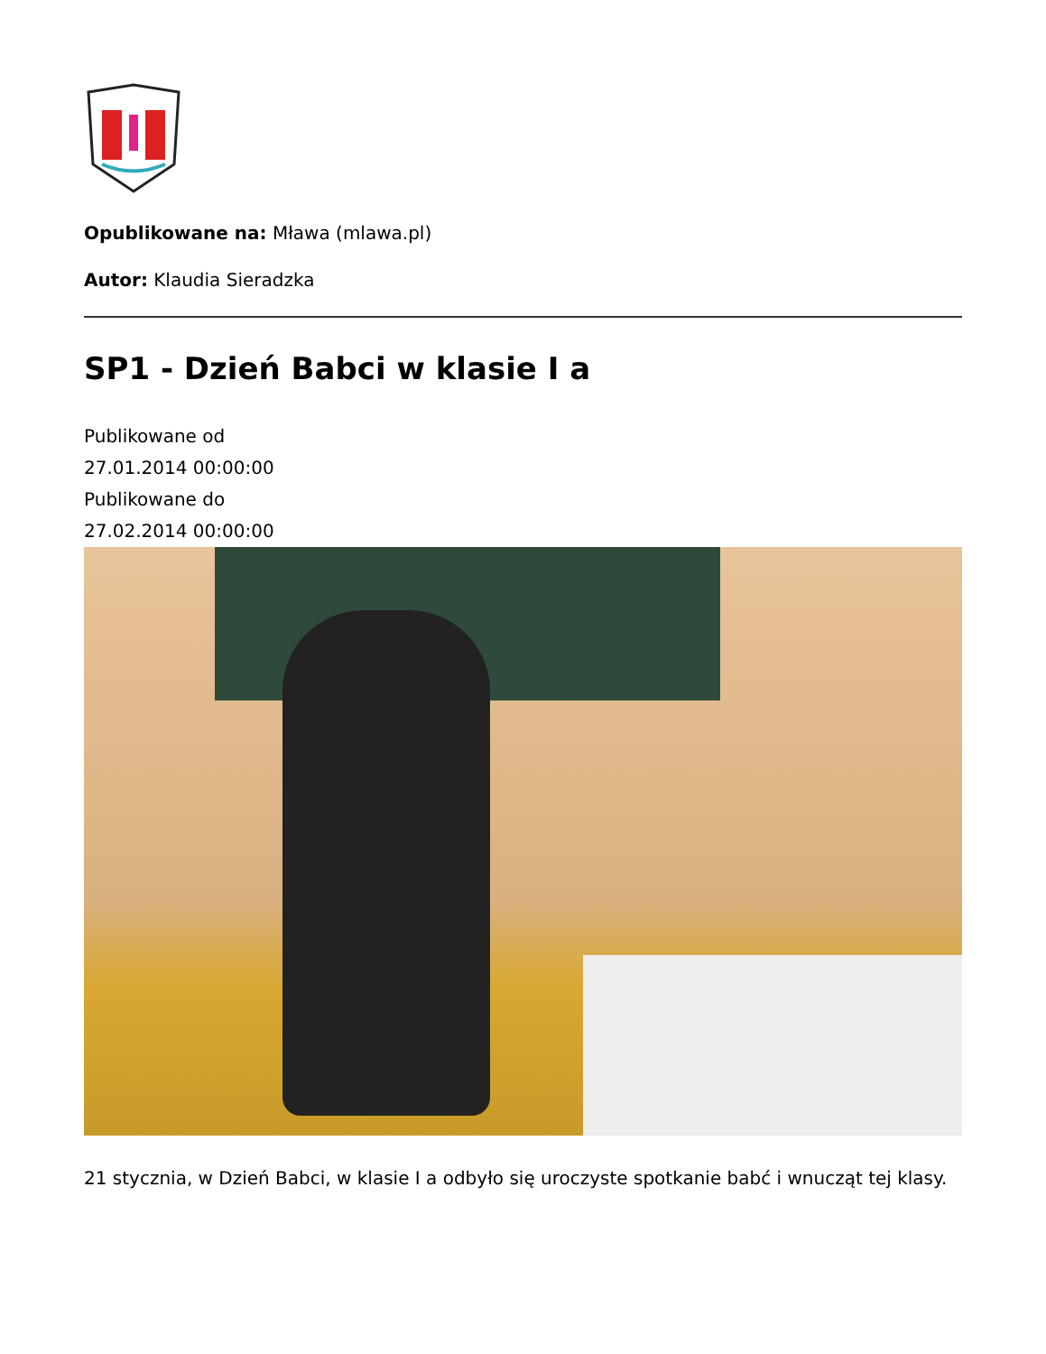Opublikowane na: Mława (mlawa.pl)
Autor: Klaudia Sieradzka
SP1 - Dzień Babci w klasie I a
Publikowane od
27.01.2014 00:00:00
Publikowane do
27.02.2014 00:00:00
21 stycznia, w Dzień Babci, w klasie I a odbyło się uroczyste spotkanie babć i wnucząt tej klasy.